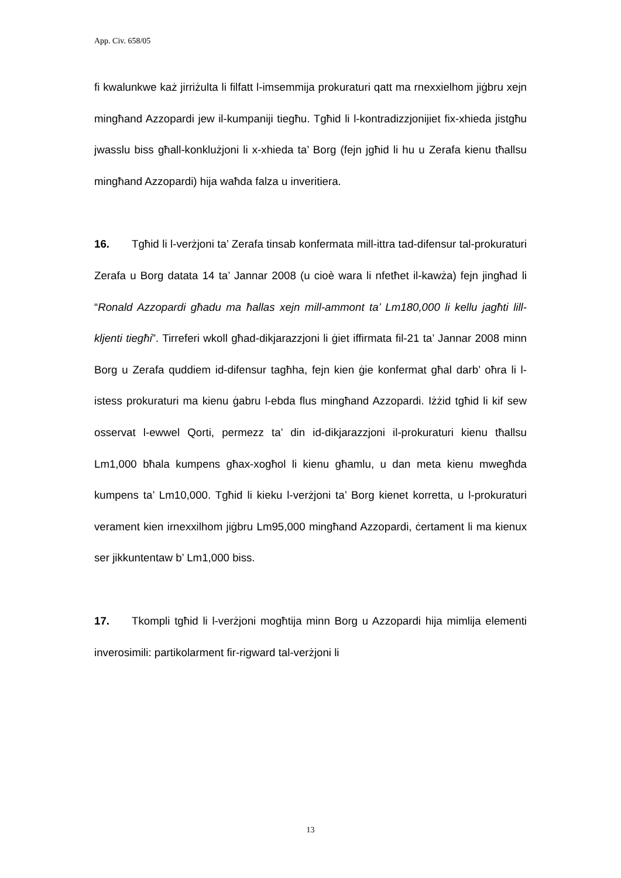App. Civ. 658/05
fi kwalunkwe każ jirriżulta li filfatt l-imsemmija prokuraturi qatt ma rnexxielhom jiġbru xejn mingħand Azzopardi jew il-kumpaniji tiegħu. Tgħid li l-kontradizzjonijiet fix-xhieda jistgħu jwasslu biss għall-konklużjoni li x-xhieda ta’ Borg (fejn jgħid li hu u Zerafa kienu tħallsu mingħand Azzopardi) hija waħda falza u inveritiera.
16. Tgħid li l-verżjoni ta’ Zerafa tinsab konfermata mill-ittra tad-difensur tal-prokuraturi Zerafa u Borg datata 14 ta’ Jannar 2008 (u cioè wara li nfetħet il-kawża) fejn jingħad li “Ronald Azzopardi għadu ma ħallas xejn mill-ammont ta’ Lm180,000 li kellu jagħti lill-kljenti tiegħi”. Tirreferi wkoll għad-dikjarazzjoni li ġiet iffirmata fil-21 ta’ Jannar 2008 minn Borg u Zerafa quddiem id-difensur tagħha, fejn kien ġie konfermat għal darb’ oħra li l-istess prokuraturi ma kienu ġabru l-ebda flus mingħand Azzopardi. Iżżid tgħid li kif sew osservat l-ewwel Qorti, permezz ta’ din id-dikjarazzjoni il-prokuraturi kienu tħallsu Lm1,000 bħala kumpens għax-xogħol li kienu għamlu, u dan meta kienu mwegħda kumpens ta’ Lm10,000. Tgħid li kieku l-verżjoni ta’ Borg kienet korretta, u l-prokuraturi verament kien irnexxilhom jiġbru Lm95,000 mingħand Azzopardi, ċertament li ma kienux ser jikkuntentaw b’ Lm1,000 biss.
17. Tkompli tgħid li l-verżjoni mogħtija minn Borg u Azzopardi hija mimlija elementi inverosimili: partikolarment fir-rigward tal-verżjoni li
13